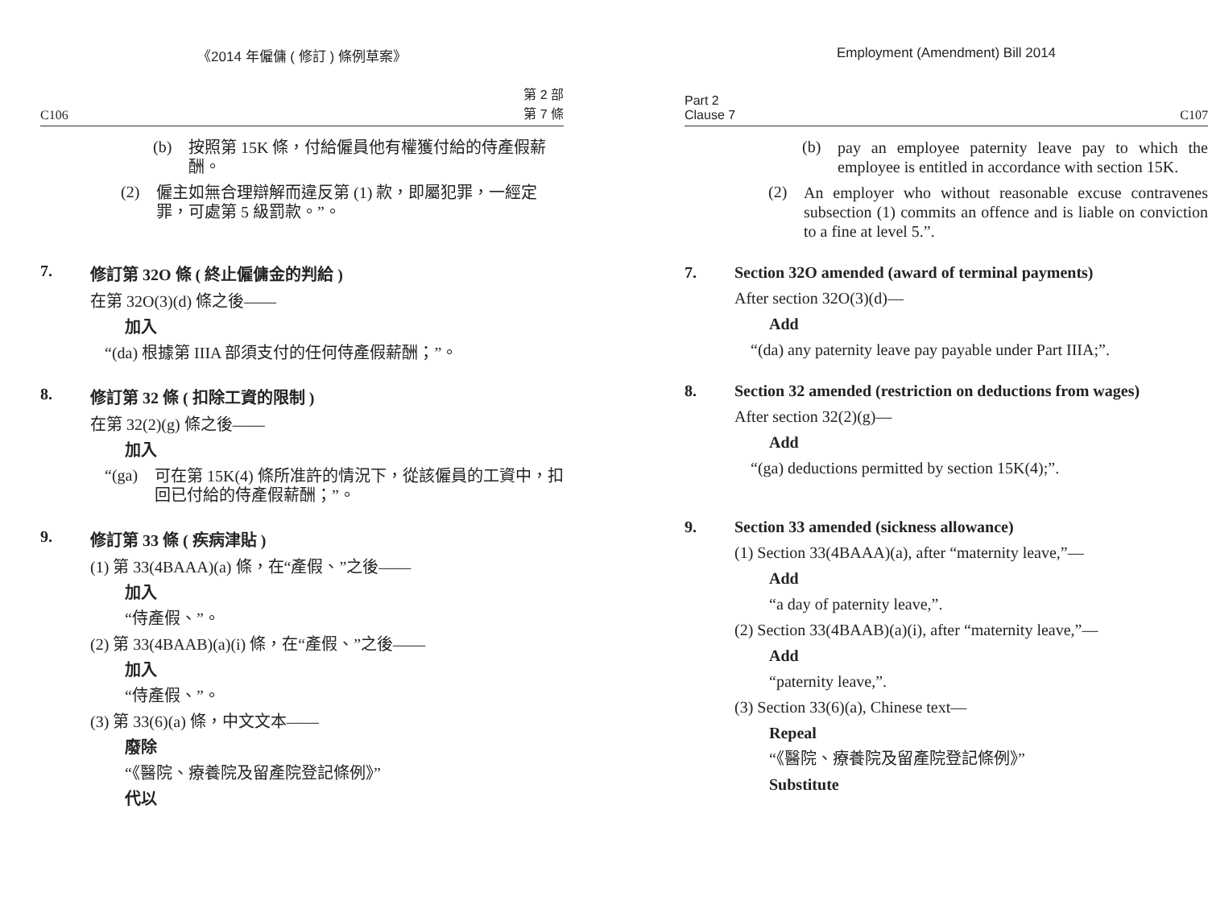《2014 年僱傭 ( 修訂 ) 條例草案》
C106 第 2 部
第 7 條
(b)
按照第 15K 條，付給僱員他有權獲付給的侍產假薪酬。
(2)
僱主如無合理辯解而違反第 (1) 款，即屬犯罪，一經定罪，可處第 5 級罰款。”。
7. 修訂第 32O 條 ( 終止僱傭金的判給 )
在第 32O(3)(d) 條之後——
加入
“(da) 根據第 IIIA 部須支付的任何侍產假薪酬；”。
8. 修訂第 32 條 ( 扣除工資的限制 )
在第 32(2)(g) 條之後——
加入
“(ga)
可在第 15K(4) 條所准許的情況下，從該僱員的工資中，扣回已付給的侍產假薪酬；”。
9. 修訂第 33 條 ( 疾病津貼 )
(1) 第 33(4BAAA)(a) 條，在“產假、”之後——
加入
“侍產假、”。
(2) 第 33(4BAAB)(a)(i) 條，在“產假、”之後——
加入
“侍產假、”。
(3) 第 33(6)(a) 條，中文文本——
廢除
“《醫院、療養院及留產院登記條例》”
代以
Employment (Amendment) Bill 2014
Part 2
Clause 7 C107
(b)
pay an employee paternity leave pay to which the employee is entitled in accordance with section 15K.
(2)
An employer who without reasonable excuse contravenes subsection (1) commits an offence and is liable on conviction to a fine at level 5.”.
7. Section 32O amended (award of terminal payments)
After section 32O(3)(d)—
Add
“(da) any paternity leave pay payable under Part IIIA;”.
8. Section 32 amended (restriction on deductions from wages)
After section 32(2)(g)—
Add
“(ga) deductions permitted by section 15K(4);”.
9. Section 33 amended (sickness allowance)
(1) Section 33(4BAAA)(a), after “maternity leave,”—
Add
“a day of paternity leave,”.
(2) Section 33(4BAAB)(a)(i), after “maternity leave,”—
Add
“paternity leave,”.
(3) Section 33(6)(a), Chinese text—
Repeal
“《醫院、療養院及留產院登記條例》”
Substitute